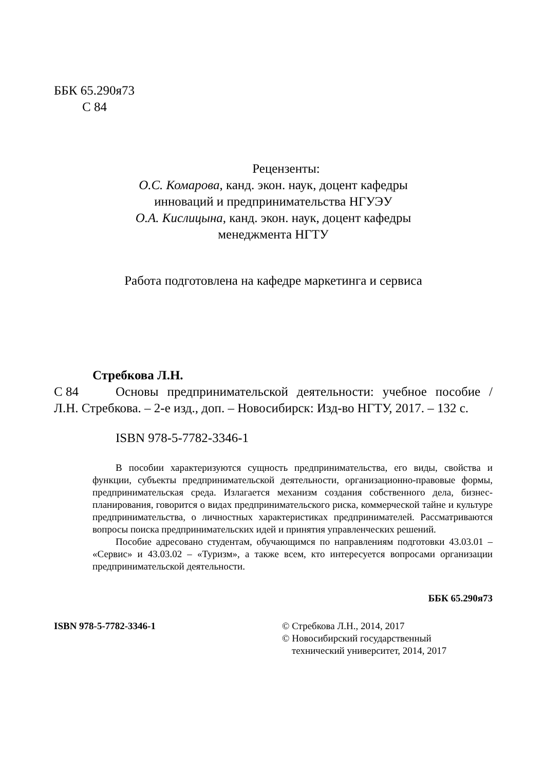ББК 65.290я73
С 84
Рецензенты:
О.С. Комарова, канд. экон. наук, доцент кафедры
инноваций и предпринимательства НГУЭУ
О.А. Кислицына, канд. экон. наук, доцент кафедры
менеджмента НГТУ
Работа подготовлена на кафедре маркетинга и сервиса
Стребкова Л.Н.
С 84
Основы предпринимательской деятельности: учебное пособие / Л.Н. Стребкова. – 2-е изд., доп. – Новосибирск: Изд-во НГТУ, 2017. – 132 с.
ISBN 978-5-7782-3346-1
В пособии характеризуются сущность предпринимательства, его виды, свойства и функции, субъекты предпринимательской деятельности, организационно-правовые формы, предпринимательская среда. Излагается механизм создания собственного дела, бизнес-планирования, говорится о видах предпринимательского риска, коммерческой тайне и культуре предпринимательства, о личностных характеристиках предпринимателей. Рассматриваются вопросы поиска предпринимательских идей и принятия управленческих решений.
Пособие адресовано студентам, обучающимся по направлениям подготовки 43.03.01 – «Сервис» и 43.03.02 – «Туризм», а также всем, кто интересуется вопросами организации предпринимательской деятельности.
ББК 65.290я73
ISBN 978-5-7782-3346-1 © Стребкова Л.Н., 2014, 2017
© Новосибирский государственный
технический университет, 2014, 2017